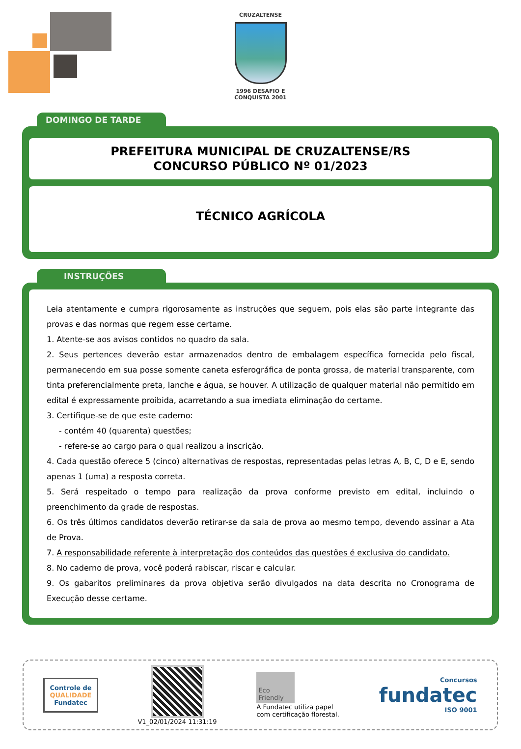CRUZALTENSE
1996 DESAFIO E CONQUISTA 2001
DOMINGO DE TARDE
PREFEITURA MUNICIPAL DE CRUZALTENSE/RS
CONCURSO PÚBLICO Nº 01/2023
TÉCNICO AGRÍCOLA
INSTRUÇÕES
Leia atentamente e cumpra rigorosamente as instruções que seguem, pois elas são parte integrante das provas e das normas que regem esse certame.
1. Atente-se aos avisos contidos no quadro da sala.
2. Seus pertences deverão estar armazenados dentro de embalagem específica fornecida pelo fiscal, permanecendo em sua posse somente caneta esferográfica de ponta grossa, de material transparente, com tinta preferencialmente preta, lanche e água, se houver. A utilização de qualquer material não permitido em edital é expressamente proibida, acarretando a sua imediata eliminação do certame.
3. Certifique-se de que este caderno:
- contém 40 (quarenta) questões;
- refere-se ao cargo para o qual realizou a inscrição.
4. Cada questão oferece 5 (cinco) alternativas de respostas, representadas pelas letras A, B, C, D e E, sendo apenas 1 (uma) a resposta correta.
5. Será respeitado o tempo para realização da prova conforme previsto em edital, incluindo o preenchimento da grade de respostas.
6. Os três últimos candidatos deverão retirar-se da sala de prova ao mesmo tempo, devendo assinar a Ata de Prova.
7. A responsabilidade referente à interpretação dos conteúdos das questões é exclusiva do candidato.
8. No caderno de prova, você poderá rabiscar, riscar e calcular.
9. Os gabaritos preliminares da prova objetiva serão divulgados na data descrita no Cronograma de Execução desse certame.
Controle de
QUALIDADE
Fundatec
V1_02/01/2024 11:31:19
Eco Friendly
A Fundatec utiliza papel
com certificação florestal.
Concursos
fundatec
ISO 9001